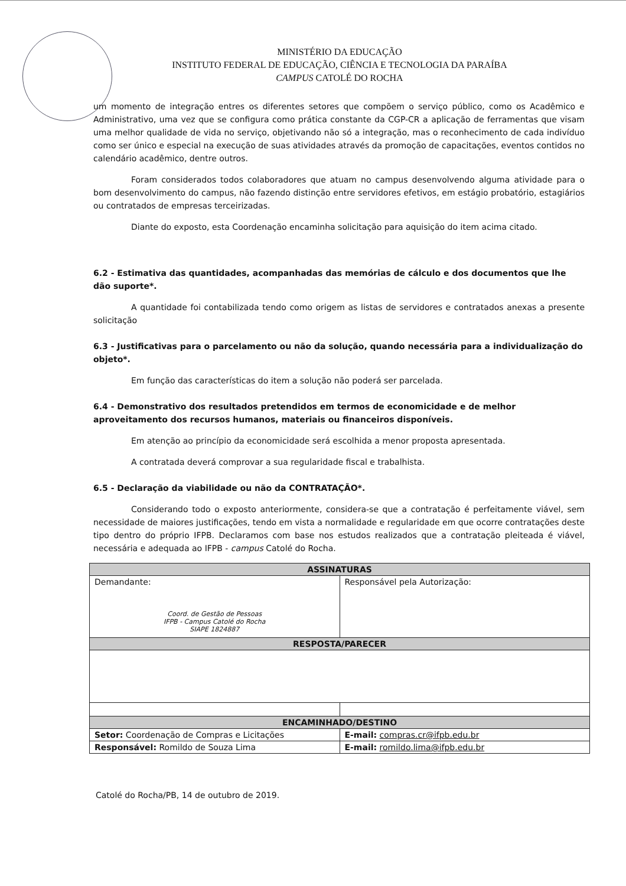MINISTÉRIO DA EDUCAÇÃO
INSTITUTO FEDERAL DE EDUCAÇÃO, CIÊNCIA E TECNOLOGIA DA PARAÍBA
CAMPUS CATOLÉ DO ROCHA
um momento de integração entres os diferentes setores que compõem o serviço público, como os Acadêmico e Administrativo, uma vez que se configura como prática constante da CGP-CR a aplicação de ferramentas que visam uma melhor qualidade de vida no serviço, objetivando não só a integração, mas o reconhecimento de cada indivíduo como ser único e especial na execução de suas atividades através da promoção de capacitações, eventos contidos no calendário acadêmico, dentre outros.
Foram considerados todos colaboradores que atuam no campus desenvolvendo alguma atividade para o bom desenvolvimento do campus, não fazendo distinção entre servidores efetivos, em estágio probatório, estagiários ou contratados de empresas terceirizadas.
Diante do exposto, esta Coordenação encaminha solicitação para aquisição do item acima citado.
6.2 - Estimativa das quantidades, acompanhadas das memórias de cálculo e dos documentos que lhe dão suporte*.
A quantidade foi contabilizada tendo como origem as listas de servidores e contratados anexas a presente solicitação
6.3 - Justificativas para o parcelamento ou não da solução, quando necessária para a individualização do objeto*.
Em função das características do item a solução não poderá ser parcelada.
6.4 - Demonstrativo dos resultados pretendidos em termos de economicidade e de melhor aproveitamento dos recursos humanos, materiais ou financeiros disponíveis.
Em atenção ao princípio da economicidade será escolhida a menor proposta apresentada.
A contratada deverá comprovar a sua regularidade fiscal e trabalhista.
6.5 - Declaração da viabilidade ou não da CONTRATAÇÃO*.
Considerando todo o exposto anteriormente, considera-se que a contratação é perfeitamente viável, sem necessidade de maiores justificações, tendo em vista a normalidade e regularidade em que ocorre contratações deste tipo dentro do próprio IFPB. Declaramos com base nos estudos realizados que a contratação pleiteada é viável, necessária e adequada ao IFPB - campus Catolé do Rocha.
| ASSINATURAS | |
| --- | --- |
| Demandante: Coord. de Gestão de Pessoas IFPB - Campus Catolé do Rocha SIAPE 1824887 | Responsável pela Autorização: |
| RESPOSTA/PARECER | |
| ENCAMINHADO/DESTINO | |
| Setor: Coordenação de Compras e Licitações | E-mail: compras.cr@ifpb.edu.br |
| Responsável: Romildo de Souza Lima | E-mail: romildo.lima@ifpb.edu.br |
Catolé do Rocha/PB, 14 de outubro de 2019.